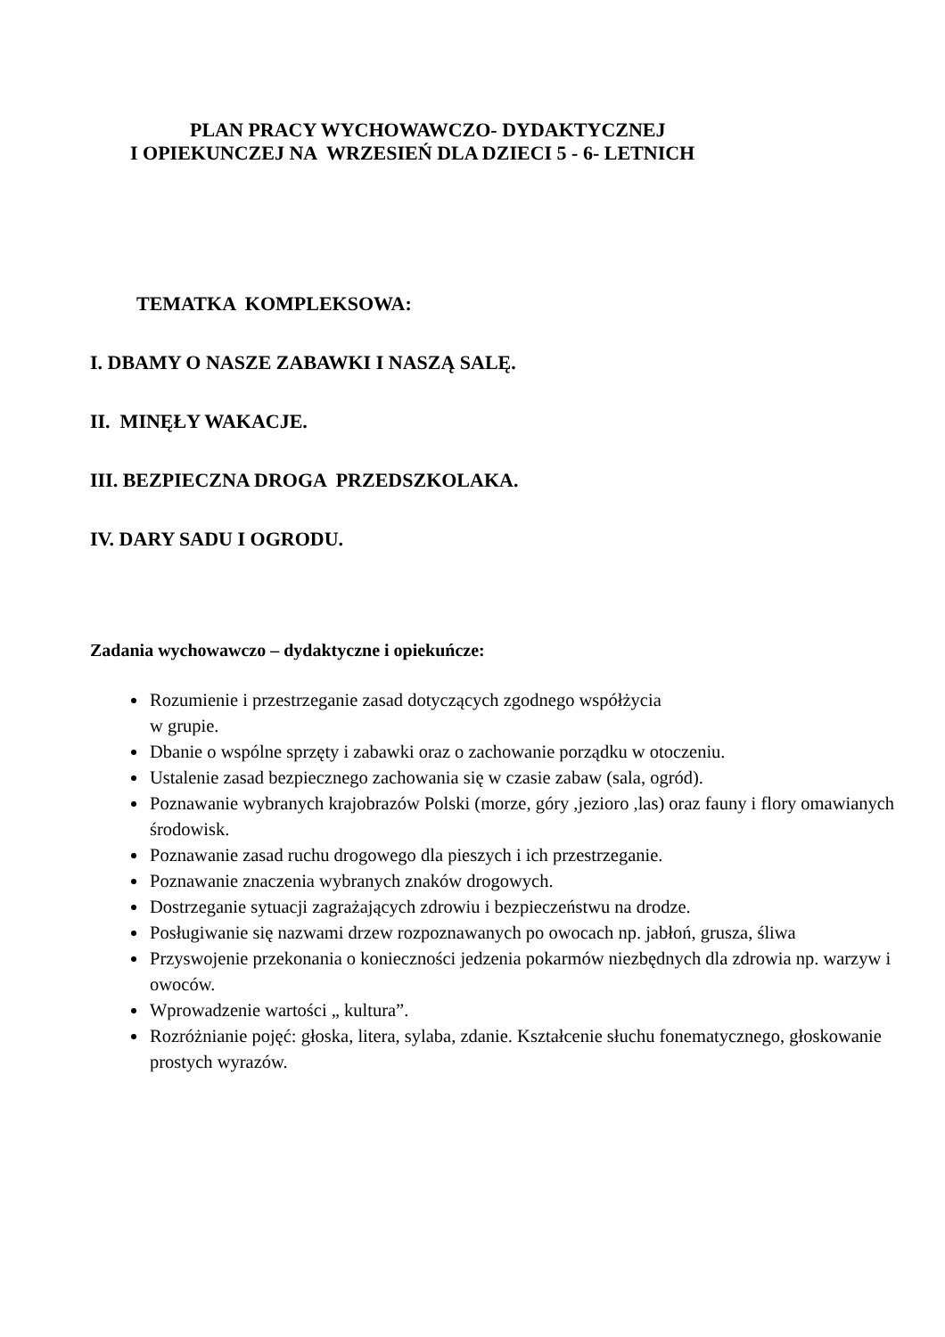PLAN PRACY WYCHOWAWCZO- DYDAKTYCZNEJ
I OPIEKUNCZEJ NA WRZESIEŃ DLA DZIECI 5 - 6- LETNICH
TEMATKA KOMPLEKSOWA:
I. DBAMY O NASZE ZABAWKI I NASZĄ SALĘ.
II. MINĘŁY WAKACJE.
III. BEZPIECZNA DROGA PRZEDSZKOLAKA.
IV. DARY SADU I OGRODU.
Zadania wychowawczo – dydaktyczne i opiekuńcze:
Rozumienie i przestrzeganie zasad dotyczących zgodnego współżycia
w grupie.
Dbanie o wspólne sprzęty i zabawki oraz o zachowanie porządku w otoczeniu.
Ustalenie zasad bezpiecznego zachowania się w czasie zabaw (sala, ogród).
Poznawanie wybranych krajobrazów Polski (morze, góry ,jezioro ,las) oraz fauny i flory omawianych środowisk.
Poznawanie zasad ruchu drogowego dla pieszych i ich przestrzeganie.
Poznawanie znaczenia wybranych znaków drogowych.
Dostrzeganie sytuacji zagrażających zdrowiu i bezpieczeństwu na drodze.
Posługiwanie się nazwami drzew rozpoznawanych po owocach np. jabłoń, grusza, śliwa
Przyswojenie przekonania o konieczności jedzenia pokarmów niezbędnych dla zdrowia np. warzyw i owoców.
Wprowadzenie wartości „ kultura”.
Rozróżnianie pojęć: głoska, litera, sylaba, zdanie. Kształcenie słuchu fonematycznego, głoskowanie prostych wyrazów.